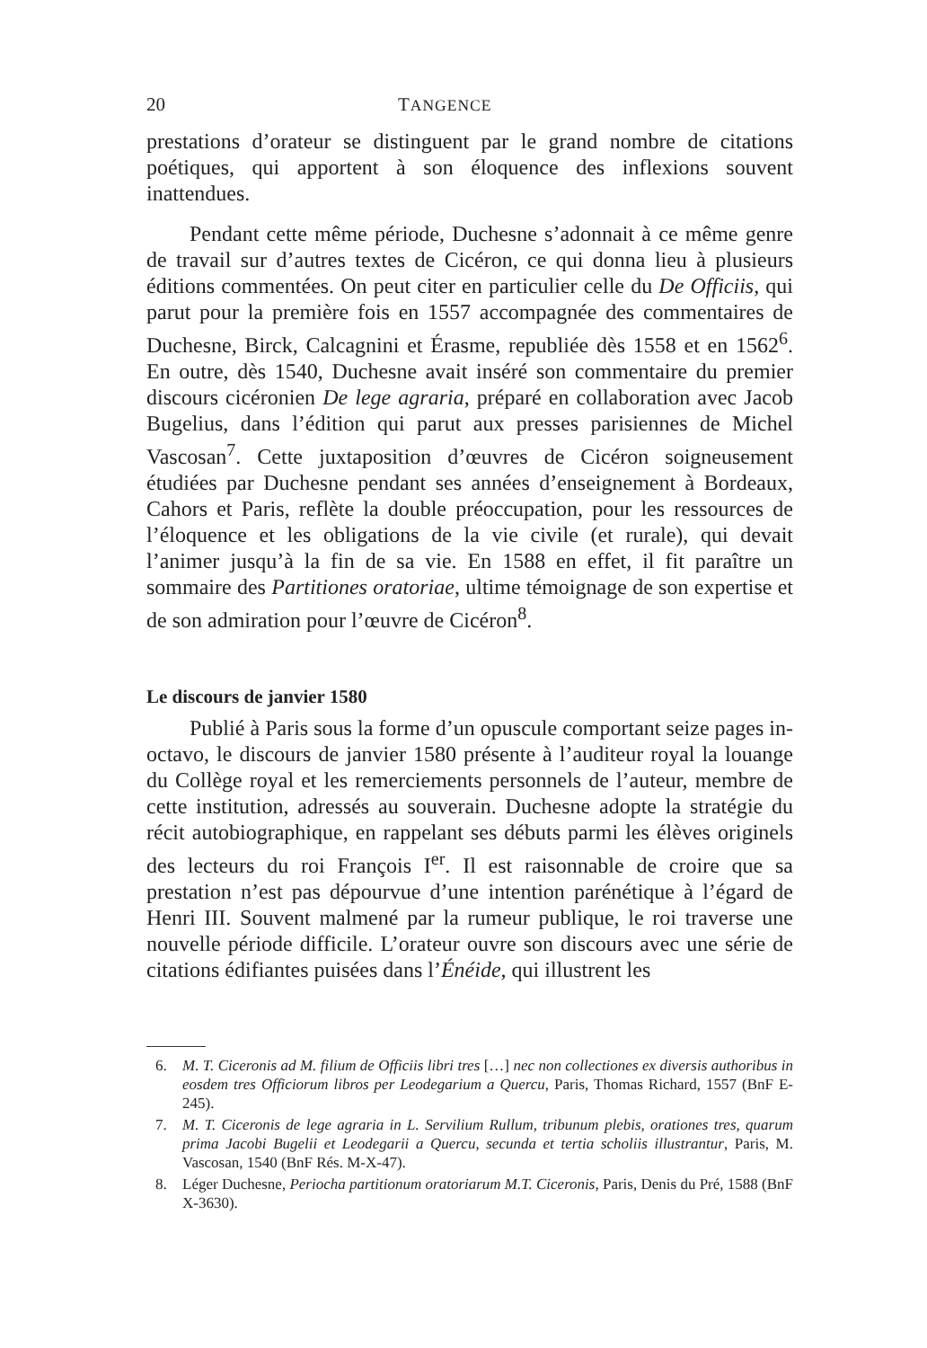20 TANGENCE
prestations d’orateur se distinguent par le grand nombre de citations poétiques, qui apportent à son éloquence des inflexions souvent inattendues.
Pendant cette même période, Duchesne s’adonnait à ce même genre de travail sur d’autres textes de Cicéron, ce qui donna lieu à plusieurs éditions commentées. On peut citer en particulier celle du De Officiis, qui parut pour la première fois en 1557 accompagnée des commentaires de Duchesne, Birck, Calcagnini et Érasme, republiée dès 1558 et en 1562<sup>6</sup>. En outre, dès 1540, Duchesne avait inséré son commentaire du premier discours cicéronien De lege agraria, préparé en collaboration avec Jacob Bugelius, dans l’édition qui parut aux presses parisiennes de Michel Vascosan<sup>7</sup>. Cette juxtaposition d’œuvres de Cicéron soigneusement étudiées par Duchesne pendant ses années d’enseignement à Bordeaux, Cahors et Paris, reflète la double préoccupation, pour les ressources de l’éloquence et les obligations de la vie civile (et rurale), qui devait l’animer jusqu’à la fin de sa vie. En 1588 en effet, il fit paraître un sommaire des Partitiones oratoriae, ultime témoignage de son expertise et de son admiration pour l’œuvre de Cicéron<sup>8</sup>.
Le discours de janvier 1580
Publié à Paris sous la forme d’un opuscule comportant seize pages in-octavo, le discours de janvier 1580 présente à l’auditeur royal la louange du Collège royal et les remerciements personnels de l’auteur, membre de cette institution, adressés au souverain. Duchesne adopte la stratégie du récit autobiographique, en rappelant ses débuts parmi les élèves originels des lecteurs du roi François I<sup>er</sup>. Il est raisonnable de croire que sa prestation n’est pas dépourvue d’une intention parénétique à l’égard de Henri III. Souvent malmené par la rumeur publique, le roi traverse une nouvelle période difficile. L’orateur ouvre son discours avec une série de citations édifiantes puisées dans l’Énéide, qui illustrent les
6. M. T. Ciceronis ad M. filium de Officiis libri tres […] nec non collectiones ex diversis authoribus in eosdem tres Officiorum libros per Leodegarium a Quercu, Paris, Thomas Richard, 1557 (BnF E-245).
7. M. T. Ciceronis de lege agraria in L. Servilium Rullum, tribunum plebis, orationes tres, quarum prima Jacobi Bugelii et Leodegarii a Quercu, secunda et tertia scholiis illustrantur, Paris, M. Vascosan, 1540 (BnF Rés. M-X-47).
8. Léger Duchesne, Periocha partitionum oratoriarum M.T. Ciceronis, Paris, Denis du Pré, 1588 (BnF X-3630).